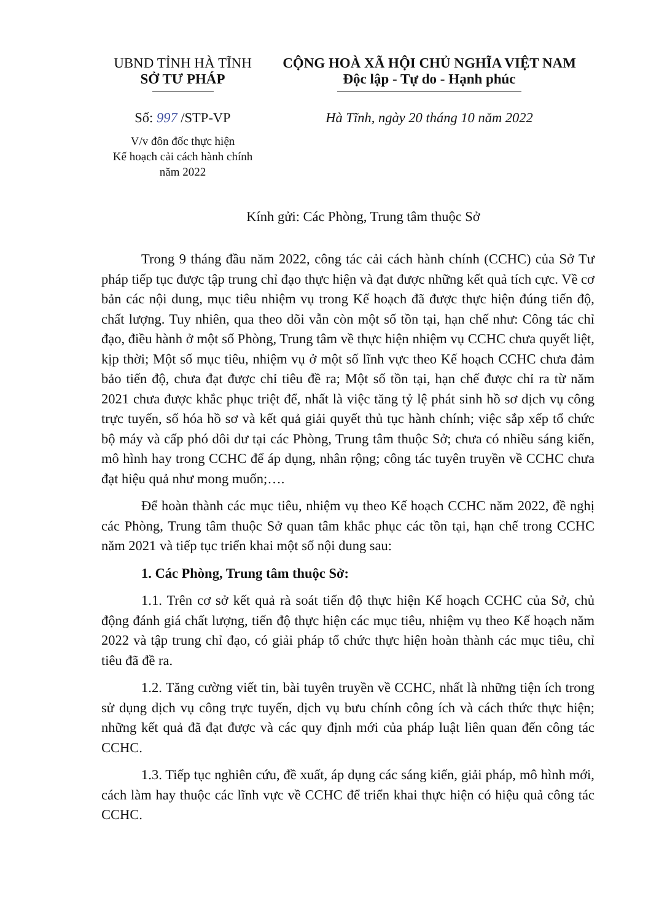UBND TỈNH HÀ TĨNH
SỞ TƯ PHÁP
Số: 997 /STP-VP
V/v đôn đốc thực hiện
Kế hoạch cải cách hành chính
năm 2022
CỘNG HOÀ XÃ HỘI CHỦ NGHĨA VIỆT NAM
Độc lập - Tự do - Hạnh phúc
Hà Tĩnh, ngày 20 tháng 10 năm 2022
Kính gửi: Các Phòng, Trung tâm thuộc Sở
Trong 9 tháng đầu năm 2022, công tác cải cách hành chính (CCHC) của Sở Tư pháp tiếp tục được tập trung chỉ đạo thực hiện và đạt được những kết quả tích cực. Về cơ bản các nội dung, mục tiêu nhiệm vụ trong Kế hoạch đã được thực hiện đúng tiến độ, chất lượng. Tuy nhiên, qua theo dõi vẫn còn một số tồn tại, hạn chế như: Công tác chỉ đạo, điều hành ở một số Phòng, Trung tâm về thực hiện nhiệm vụ CCHC chưa quyết liệt, kịp thời; Một số mục tiêu, nhiệm vụ ở một số lĩnh vực theo Kế hoạch CCHC chưa đảm bảo tiến độ, chưa đạt được chỉ tiêu đề ra; Một số tồn tại, hạn chế được chỉ ra từ năm 2021 chưa được khắc phục triệt để, nhất là việc tăng tỷ lệ phát sinh hồ sơ dịch vụ công trực tuyến, số hóa hồ sơ và kết quả giải quyết thủ tục hành chính; việc sắp xếp tổ chức bộ máy và cấp phó dôi dư tại các Phòng, Trung tâm thuộc Sở; chưa có nhiều sáng kiến, mô hình hay trong CCHC để áp dụng, nhân rộng; công tác tuyên truyền về CCHC chưa đạt hiệu quả như mong muốn;….
Để hoàn thành các mục tiêu, nhiệm vụ theo Kế hoạch CCHC năm 2022, đề nghị các Phòng, Trung tâm thuộc Sở quan tâm khắc phục các tồn tại, hạn chế trong CCHC năm 2021 và tiếp tục triển khai một số nội dung sau:
1. Các Phòng, Trung tâm thuộc Sở:
1.1. Trên cơ sở kết quả rà soát tiến độ thực hiện Kế hoạch CCHC của Sở, chủ động đánh giá chất lượng, tiến độ thực hiện các mục tiêu, nhiệm vụ theo Kế hoạch năm 2022 và tập trung chỉ đạo, có giải pháp tổ chức thực hiện hoàn thành các mục tiêu, chỉ tiêu đã đề ra.
1.2. Tăng cường viết tin, bài tuyên truyền về CCHC, nhất là những tiện ích trong sử dụng dịch vụ công trực tuyến, dịch vụ bưu chính công ích và cách thức thực hiện; những kết quả đã đạt được và các quy định mới của pháp luật liên quan đến công tác CCHC.
1.3. Tiếp tục nghiên cứu, đề xuất, áp dụng các sáng kiến, giải pháp, mô hình mới, cách làm hay thuộc các lĩnh vực về CCHC để triển khai thực hiện có hiệu quả công tác CCHC.